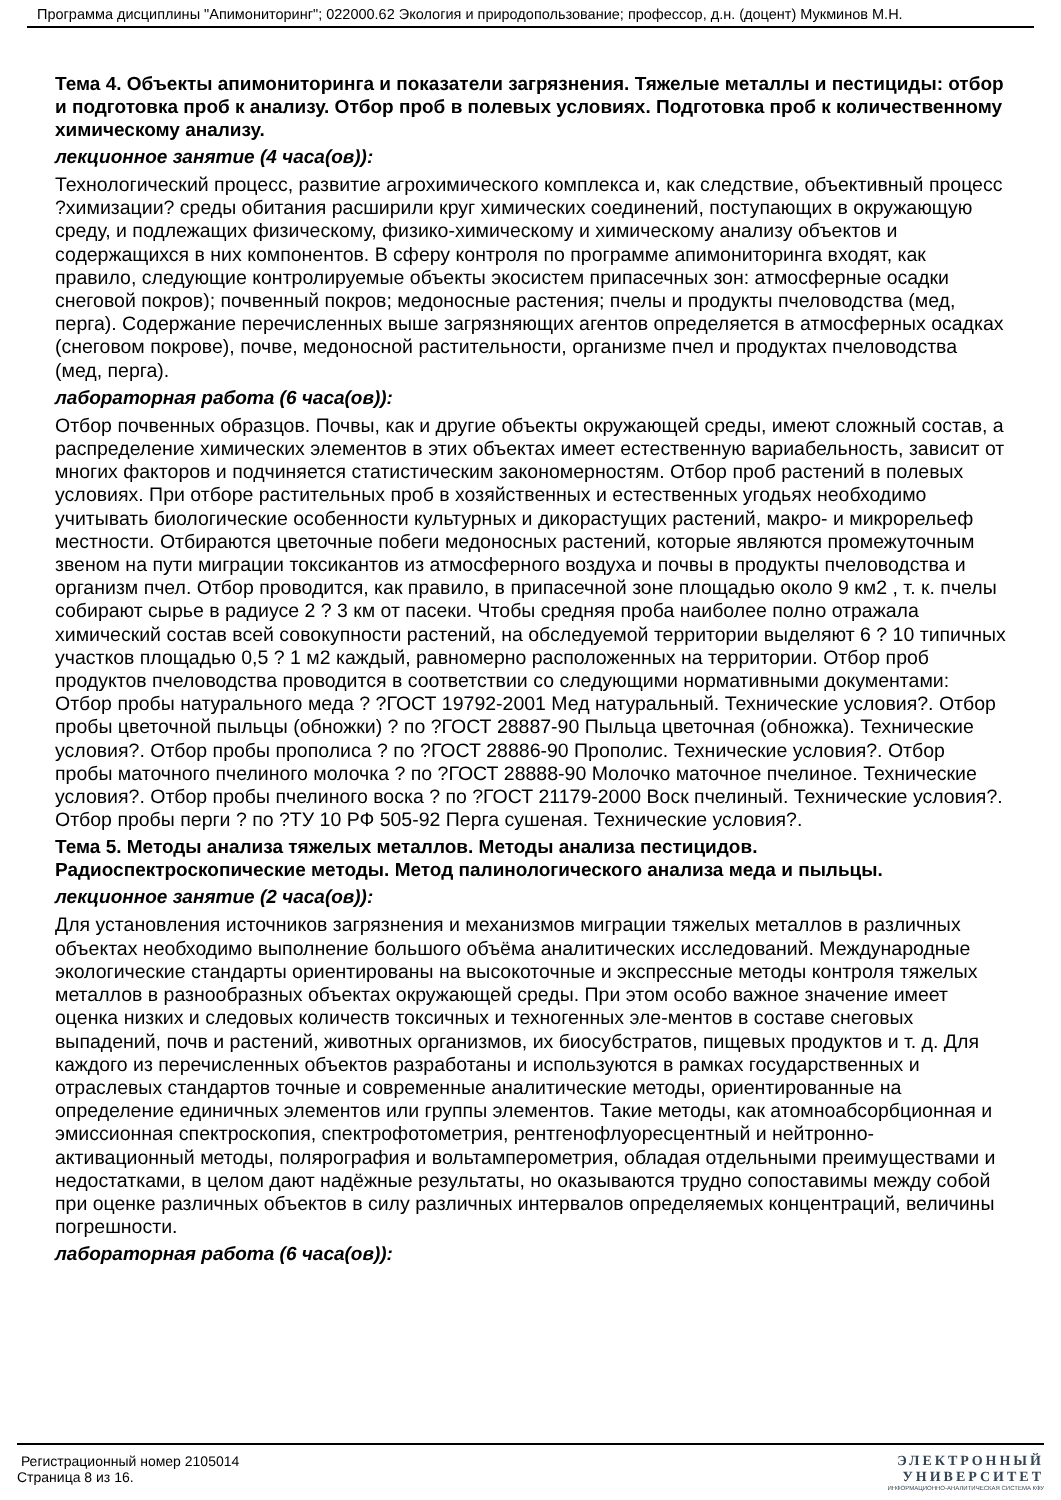Программа дисциплины "Апимониторинг"; 022000.62 Экология и природопользование; профессор, д.н. (доцент) Мукминов М.Н.
Тема 4. Объекты апимониторинга и показатели загрязнения. Тяжелые металлы и пестициды: отбор и подготовка проб к анализу. Отбор проб в полевых условиях. Подготовка проб к количественному химическому анализу.
лекционное занятие (4 часа(ов)):
Технологический процесс, развитие агрохимического комплекса и, как следствие, объективный процесс ?химизации? среды обитания расширили круг химических соединений, поступающих в окружающую среду, и подлежащих физическому, физико-химическому и химическому анализу объектов и содержащихся в них компонентов. В сферу контроля по программе апимониторинга входят, как правило, следующие контролируемые объекты экосистем припасечных зон: атмосферные осадки снеговой покров); почвенный покров; медоносные растения; пчелы и продукты пчеловодства (мед, перга). Содержание перечисленных выше загрязняющих агентов определяется в атмосферных осадках (снеговом покрове), почве, медоносной растительности, организме пчел и продуктах пчеловодства (мед, перга).
лабораторная работа (6 часа(ов)):
Отбор почвенных образцов. Почвы, как и другие объекты окружающей среды, имеют сложный состав, а распределение химических элементов в этих объектах имеет естественную вариабельность, зависит от многих факторов и подчиняется статистическим закономерностям. Отбор проб растений в полевых условиях. При отборе растительных проб в хозяйственных и естественных угодьях необходимо учитывать биологические особенности культурных и дикорастущих растений, макро- и микрорельеф местности. Отбираются цветочные побеги медоносных растений, которые являются промежуточным звеном на пути миграции токсикантов из атмосферного воздуха и почвы в продукты пчеловодства и организм пчел. Отбор проводится, как правило, в припасечной зоне площадью около 9 км2 , т. к. пчелы собирают сырье в радиусе 2 ? 3 км от пасеки. Чтобы средняя проба наиболее полно отражала химический состав всей совокупности растений, на обследуемой территории выделяют 6 ? 10 типичных участков площадью 0,5 ? 1 м2 каждый, равномерно расположенных на территории. Отбор проб продуктов пчеловодства проводится в соответствии со следующими нормативными документами: Отбор пробы натурального меда ? ?ГОСТ 19792-2001 Мед натуральный. Технические условия?. Отбор пробы цветочной пыльцы (обножки) ? по ?ГОСТ 28887-90 Пыльца цветочная (обножка). Технические условия?. Отбор пробы прополиса ? по ?ГОСТ 28886-90 Прополис. Технические условия?. Отбор пробы маточного пчелиного молочка ? по ?ГОСТ 28888-90 Молочко маточное пчелиное. Технические условия?. Отбор пробы пчелиного воска ? по ?ГОСТ 21179-2000 Воск пчелиный. Технические условия?. Отбор пробы перги ? по ?ТУ 10 РФ 505-92 Перга сушеная. Технические условия?.
Тема 5. Методы анализа тяжелых металлов. Методы анализа пестицидов. Радиоспектроскопические методы. Метод палинологического анализа меда и пыльцы.
лекционное занятие (2 часа(ов)):
Для установления источников загрязнения и механизмов миграции тяжелых металлов в различных объектах необходимо выполнение большого объёма аналитических исследований. Международные экологические стандарты ориентированы на высокоточные и экспрессные методы контроля тяжелых металлов в разнообразных объектах окружающей среды. При этом особо важное значение имеет оценка низких и следовых количеств токсичных и техногенных эле-ментов в составе снеговых выпадений, почв и растений, животных организмов, их биосубстратов, пищевых продуктов и т. д. Для каждого из перечисленных объектов разработаны и используются в рамках государственных и отраслевых стандартов точные и современные аналитические методы, ориентированные на определение единичных элементов или группы элементов. Такие методы, как атомноабсорбционная и эмиссионная спектроскопия, спектрофотометрия, рентгенофлуоресцентный и нейтронно-активационный методы, полярография и вольтамперометрия, обладая отдельными преимуществами и недостатками, в целом дают надёжные результаты, но оказываются трудно сопоставимы между собой при оценке различных объектов в силу различных интервалов определяемых концентраций, величины погрешности.
лабораторная работа (6 часа(ов)):
Регистрационный номер 2105014
Страница 8 из 16.
ЭЛЕКТРОННЫЙ
УНИВЕРСИТЕТ
ИНФОРМАЦИОННО-АНАЛИТИЧЕСКАЯ СИСТЕМА КФУ